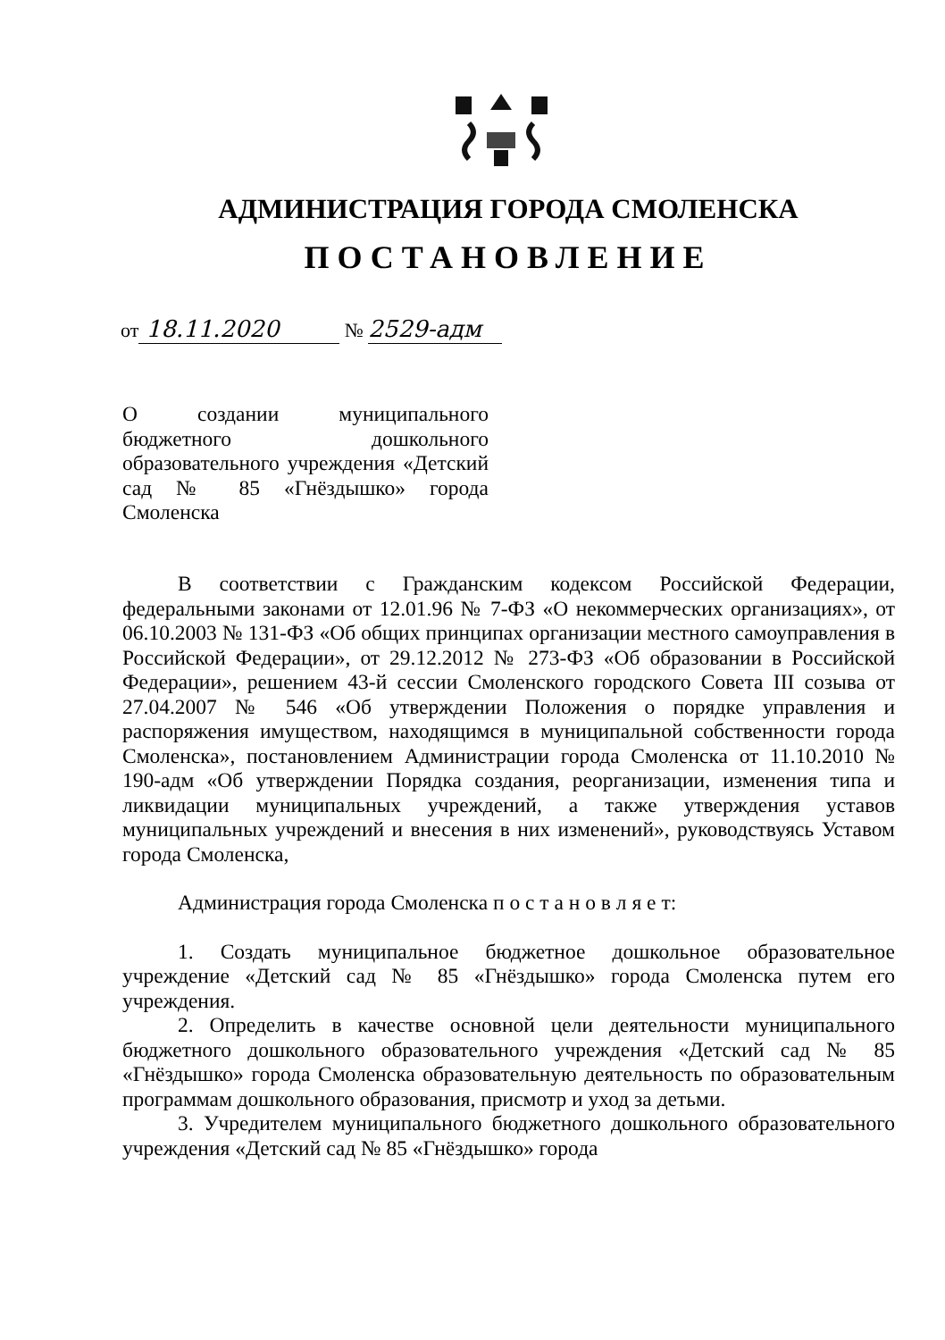АДМИНИСТРАЦИЯ ГОРОДА СМОЛЕНСКА
ПОСТАНОВЛЕНИЕ
от 18.11.2020 № 2529-адм
О создании муниципального бюджетного дошкольного образовательного учреждения «Детский сад № 85 «Гнёздышко» города Смоленска
В соответствии с Гражданским кодексом Российской Федерации, федеральными законами от 12.01.96 № 7-ФЗ «О некоммерческих организациях», от 06.10.2003 № 131-ФЗ «Об общих принципах организации местного самоуправления в Российской Федерации», от 29.12.2012 № 273-ФЗ «Об образовании в Российской Федерации», решением 43-й сессии Смоленского городского Совета III созыва от 27.04.2007 № 546 «Об утверждении Положения о порядке управления и распоряжения имуществом, находящимся в муниципальной собственности города Смоленска», постановлением Администрации города Смоленска от 11.10.2010 № 190-адм «Об утверждении Порядка создания, реорганизации, изменения типа и ликвидации муниципальных учреждений, а также утверждения уставов муниципальных учреждений и внесения в них изменений», руководствуясь Уставом города Смоленска,
Администрация города Смоленска п о с т а н о в л я е т:
1. Создать муниципальное бюджетное дошкольное образовательное учреждение «Детский сад № 85 «Гнёздышко» города Смоленска путем его учреждения.
2. Определить в качестве основной цели деятельности муниципального бюджетного дошкольного образовательного учреждения «Детский сад № 85 «Гнёздышко» города Смоленска образовательную деятельность по образовательным программам дошкольного образования, присмотр и уход за детьми.
3. Учредителем муниципального бюджетного дошкольного образовательного учреждения «Детский сад № 85 «Гнёздышко» города